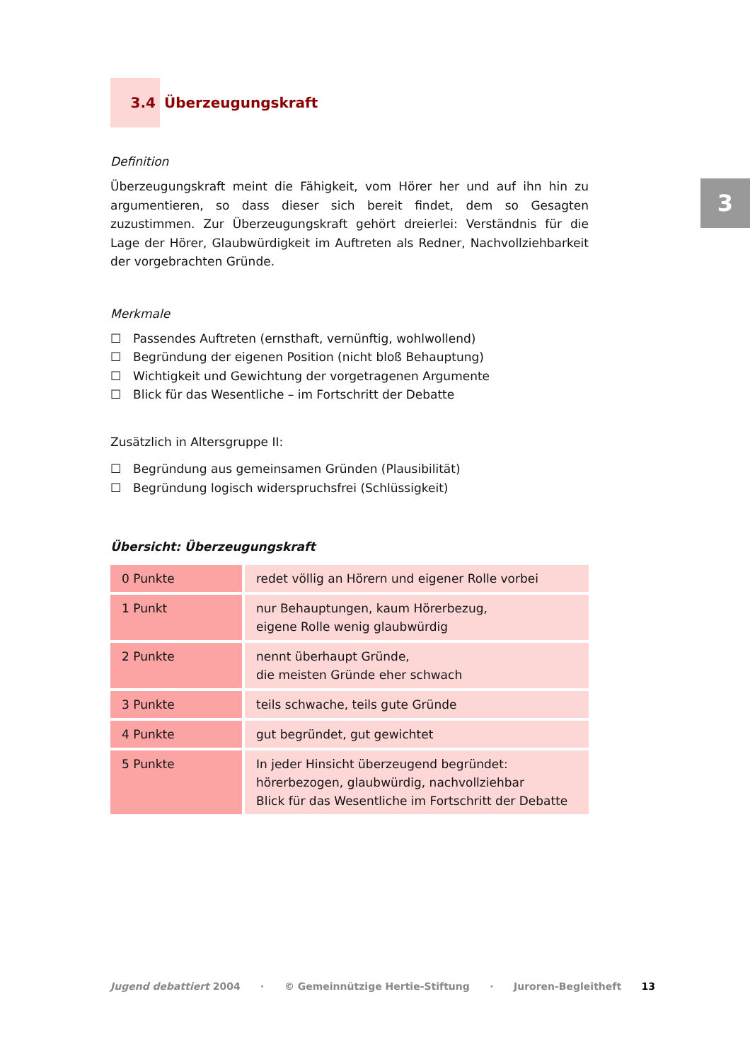3
3.4
Überzeugungskraft
Definition
Überzeugungskraft meint die Fähigkeit, vom Hörer her und auf ihn hin zu argumentieren, so dass dieser sich bereit findet, dem so Gesagten zuzustimmen. Zur Überzeugungskraft gehört dreierlei: Verständnis für die Lage der Hörer, Glaubwürdigkeit im Auftreten als Redner, Nachvollziehbarkeit der vorgebrachten Gründe.
Merkmale
☐ Passendes Auftreten (ernsthaft, vernünftig, wohlwollend)
☐ Begründung der eigenen Position (nicht bloß Behauptung)
☐ Wichtigkeit und Gewichtung der vorgetragenen Argumente
☐ Blick für das Wesentliche – im Fortschritt der Debatte
Zusätzlich in Altersgruppe II:
☐ Begründung aus gemeinsamen Gründen (Plausibilität)
☐ Begründung logisch widerspruchsfrei (Schlüssigkeit)
Übersicht: Überzeugungskraft
| 0 Punkte | redet völlig an Hörern und eigener Rolle vorbei |
| 1 Punkt | nur Behauptungen, kaum Hörerbezug, eigene Rolle wenig glaubwürdig |
| 2 Punkte | nennt überhaupt Gründe, die meisten Gründe eher schwach |
| 3 Punkte | teils schwache, teils gute Gründe |
| 4 Punkte | gut begründet, gut gewichtet |
| 5 Punkte | In jeder Hinsicht überzeugend begründet: hörerbezogen, glaubwürdig, nachvollziehbar Blick für das Wesentliche im Fortschritt der Debatte |
Jugend debattiert 2004 · © Gemeinnützige Hertie-Stiftung · Juroren-Begleitheft 13